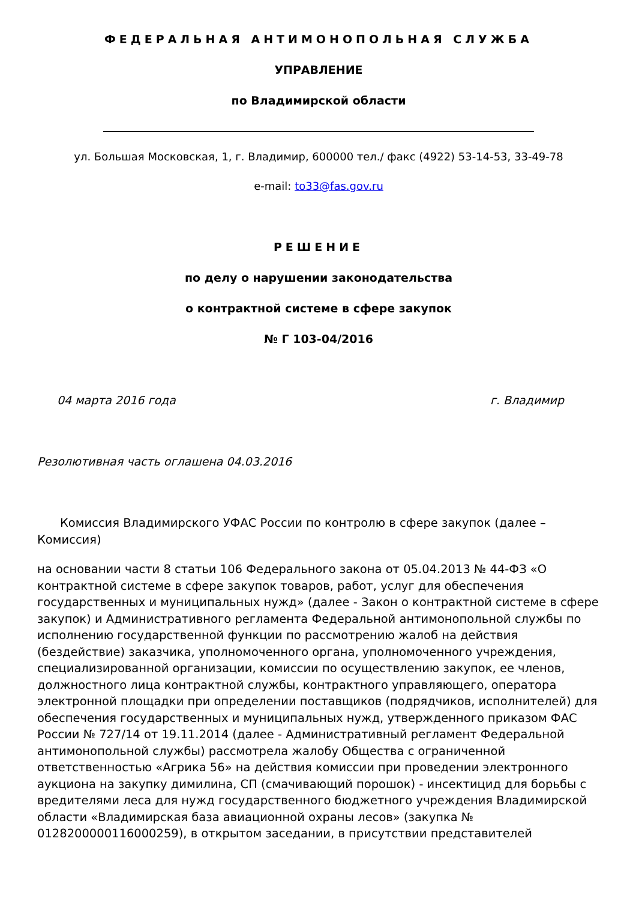ФЕДЕРАЛЬНАЯ АНТИМОНОПОЛЬНАЯ СЛУЖБА
УПРАВЛЕНИЕ
по Владимирской области
ул. Большая Московская, 1, г. Владимир, 600000 тел./ факс (4922) 53-14-53, 33-49-78
e-mail: to33@fas.gov.ru
РЕШЕНИЕ
по делу о нарушении законодательства
о контрактной системе в сфере закупок
№ Г 103-04/2016
04 марта 2016 года г. Владимир
Резолютивная часть оглашена 04.03.2016
Комиссия Владимирского УФАС России по контролю в сфере закупок (далее – Комиссия)
на основании части 8 статьи 106 Федерального закона от 05.04.2013 № 44-ФЗ «О контрактной системе в сфере закупок товаров, работ, услуг для обеспечения государственных и муниципальных нужд» (далее - Закон о контрактной системе в сфере закупок) и Административного регламента Федеральной антимонопольной службы по исполнению государственной функции по рассмотрению жалоб на действия (бездействие) заказчика, уполномоченного органа, уполномоченного учреждения, специализированной организации, комиссии по осуществлению закупок, ее членов, должностного лица контрактной службы, контрактного управляющего, оператора электронной площадки при определении поставщиков (подрядчиков, исполнителей) для обеспечения государственных и муниципальных нужд, утвержденного приказом ФАС России № 727/14 от 19.11.2014 (далее - Административный регламент Федеральной антимонопольной службы) рассмотрела жалобу Общества с ограниченной ответственностью «Агрика 56» на действия комиссии при проведении электронного аукциона на закупку димилина, СП (смачивающий порошок) - инсектицид для борьбы с вредителями леса для нужд государственного бюджетного учреждения Владимирской области «Владимирская база авиационной охраны лесов» (закупка № 0128200000116000259), в открытом заседании, в присутствии представителей